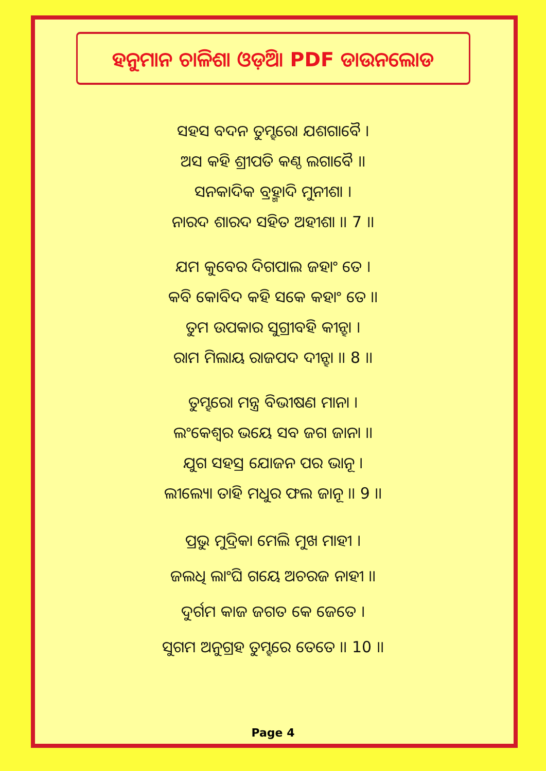ହନୁମାନ ଚାଳିଶା ଓଡ଼ିଆ PDF ଡାଉନଲୋଡ
ସହସ ବଦନ ତୁମ୍ହରୋ ଯଶଗାବୈ ।
ଅସ କହି ଶ୍ରୀପତି କଣ୍ଠ ଲଗାବୈ ।।
ସନକାଦିକ ବ୍ରହ୍ମାଦି ମୁନୀଶା ।
ନାରଦ ଶାରଦ ସହିତ ଅହୀଶା ।। 7 ।।
ଯମ କୁବେର ଦିଗପାଲ ଜହାଂ ତେ ।
କବି କୋବିଦ କହି ସକେ କହାଂ ତେ ।।
ତୁମ ଉପକାର ସୁଗ୍ରୀବହି କୀନ୍ହା ।
ରାମ ମିଲାୟ ରାଜପଦ ଦୀନ୍ହା ।। 8 ।।
ତୁମ୍ହରୋ ମନ୍ତ୍ର ବିଭୀଷଣ ମାନା ।
ଲଂକେଶ୍ୱର ଭୟେ ସବ ଜଗ ଜାନା ।।
ଯୁଗ ସହସ୍ର ଯୋଜନ ପର ଭାନୂ ।
ଲୀଲ୍ୟୋ ତାହି ମଧୁର ଫଲ ଜାନୂ ।। 9 ।।
ପ୍ରଭୁ ମୁଦ୍ରିକା ମେଲି ମୁଖ ମାହୀ ।
ଜଲଧି ଲାଂଘି ଗୟେ ଅଚରଜ ନାହୀ ।।
ଦୁର୍ଗମ କାଜ ଜଗତ କେ ଜେତେ ।
ସୁଗମ ଅନୁଗ୍ରହ ତୁମ୍ହରେ ତେତେ ।। 10 ।।
Page 4